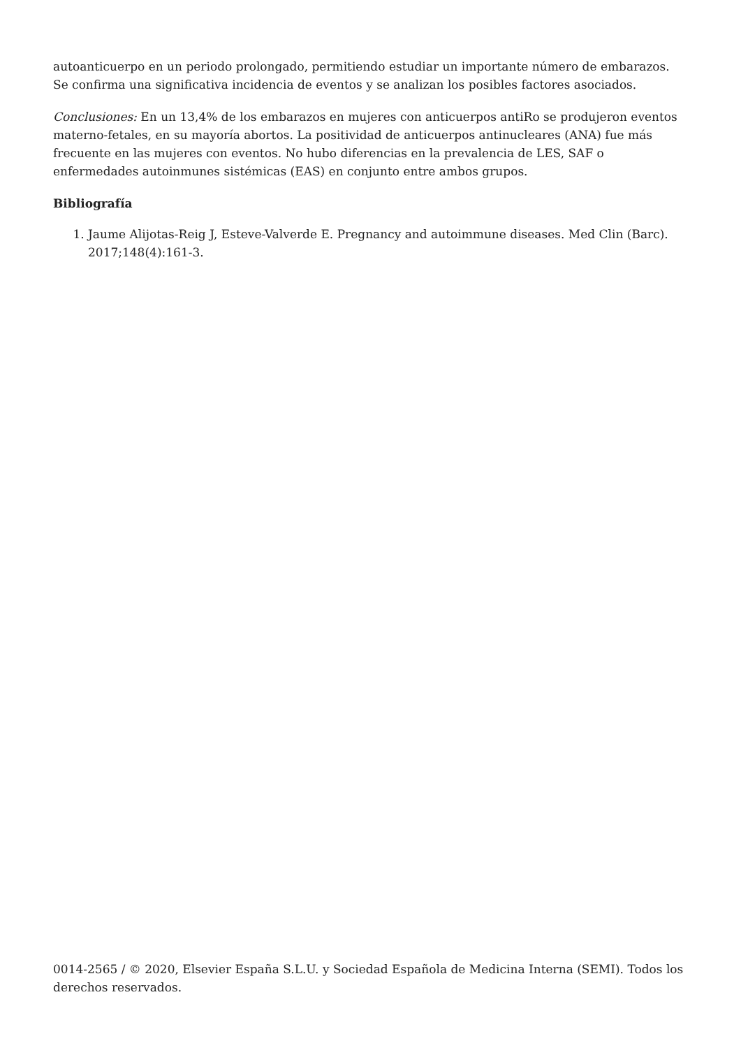autoanticuerpo en un periodo prolongado, permitiendo estudiar un importante número de embarazos. Se confirma una significativa incidencia de eventos y se analizan los posibles factores asociados.
Conclusiones: En un 13,4% de los embarazos en mujeres con anticuerpos antiRo se produjeron eventos materno-fetales, en su mayoría abortos. La positividad de anticuerpos antinucleares (ANA) fue más frecuente en las mujeres con eventos. No hubo diferencias en la prevalencia de LES, SAF o enfermedades autoinmunes sistémicas (EAS) en conjunto entre ambos grupos.
Bibliografía
1. Jaume Alijotas-Reig J, Esteve-Valverde E. Pregnancy and autoimmune diseases. Med Clin (Barc). 2017;148(4):161-3.
0014-2565 / © 2020, Elsevier España S.L.U. y Sociedad Española de Medicina Interna (SEMI). Todos los derechos reservados.